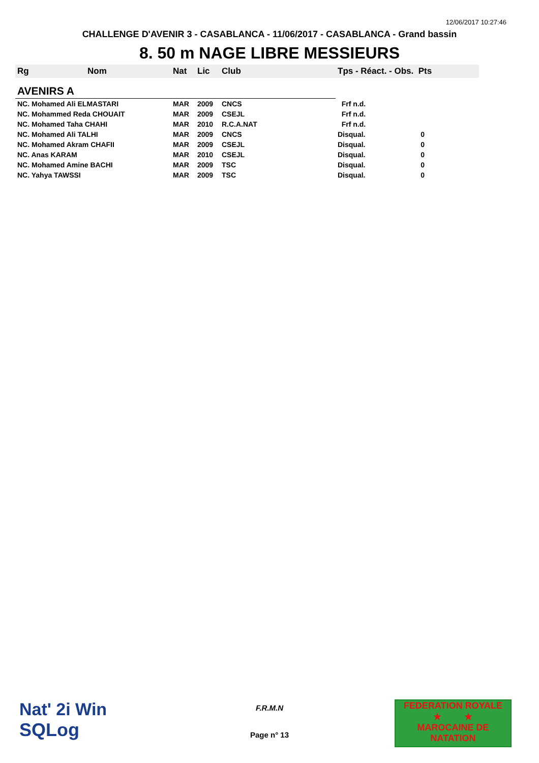12/06/2017 10:27:46
CHALLENGE D'AVENIR 3 - CASABLANCA - 11/06/2017 - CASABLANCA - Grand bassin
8. 50 m NAGE LIBRE MESSIEURS
| Rg | Nom | Nat | Lic | Club | Tps - Réact. - Obs. Pts |
| --- | --- | --- | --- | --- | --- |
| AVENIRS A | | | | | |
| NC. Mohamed Ali ELMASTARI | | MAR | 2009 | CNCS | Frf n.d. |
| NC. Mohammed Reda CHOUAIT | | MAR | 2009 | CSEJL | Frf n.d. |
| NC. Mohamed Taha CHAHI | | MAR | 2010 | R.C.A.NAT | Frf n.d. |
| NC. Mohamed Ali TALHI | | MAR | 2009 | CNCS | Disqual. 0 |
| NC. Mohamed Akram CHAFII | | MAR | 2009 | CSEJL | Disqual. 0 |
| NC. Anas KARAM | | MAR | 2010 | CSEJL | Disqual. 0 |
| NC. Mohamed Amine BACHI | | MAR | 2009 | TSC | Disqual. 0 |
| NC. Yahya TAWSSI | | MAR | 2009 | TSC | Disqual. 0 |
Nat' 2i Win
SQLog
F.R.M.N
Page n° 13
FEDERATION ROYALE
★ ★
MAROCAINE DE NATATION